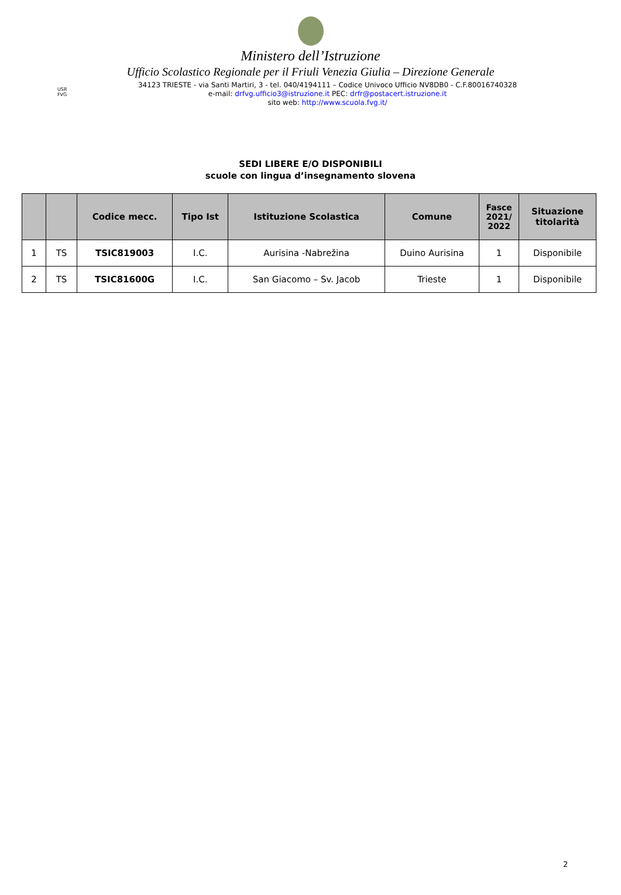Ministero dell’Istruzione
Ufficio Scolastico Regionale per il Friuli Venezia Giulia – Direzione Generale
USR
FVG
34123 TRIESTE - via Santi Martiri, 3 - tel. 040/4194111 – Codice Univoco Ufficio NV8DB0 - C.F.80016740328
e-mail: drfvg.ufficio3@istruzione.it PEC: drfr@postacert.istruzione.it
sito web: http://www.scuola.fvg.it/
SEDI LIBERE E/O DISPONIBILI
scuole con lingua d’insegnamento slovena
| | | Codice mecc. | Tipo Ist | Istituzione Scolastica | Comune | Fasce 2021/ 2022 | Situazione titolarità |
| --- | --- | --- | --- | --- | --- | --- | --- |
| 1 | TS | TSIC819003 | I.C. | Aurisina -Nabrežina | Duino Aurisina | 1 | Disponibile |
| 2 | TS | TSIC81600G | I.C. | San Giacomo – Sv. Jacob | Trieste | 1 | Disponibile |
2